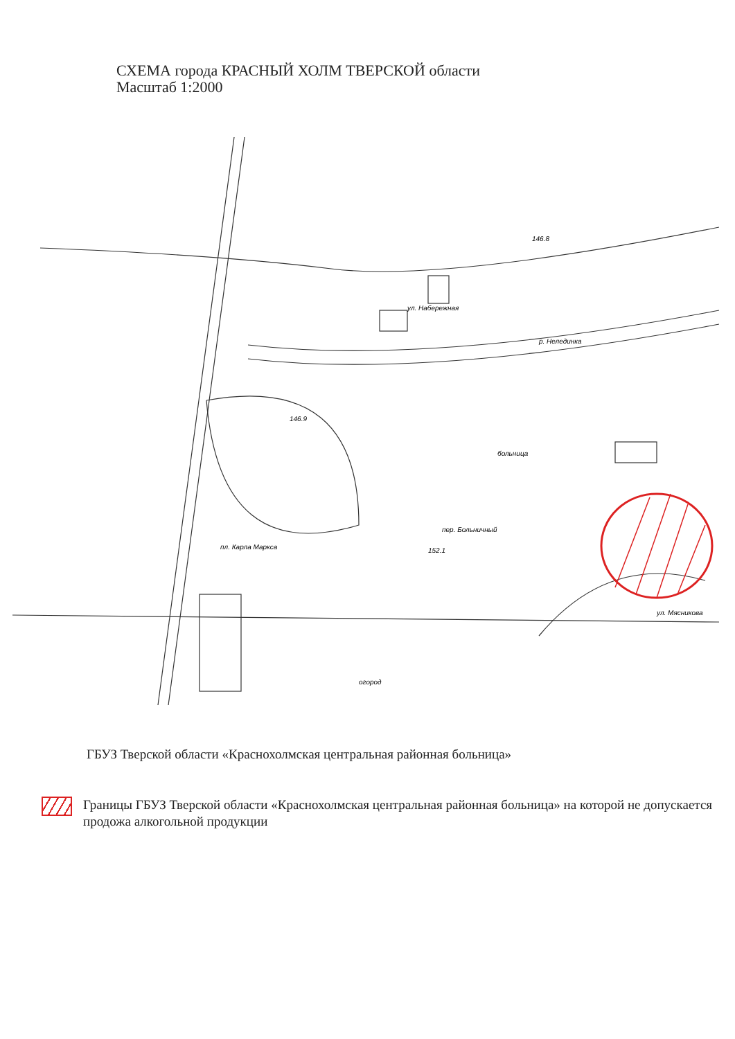СХЕМА города КРАСНЫЙ ХОЛМ ТВЕРСКОЙ области
Масштаб 1:2000
р. Нелединка
ул. Набережная
пл. Карла Маркса
больница
пер. Больничный
ул. Мясникова
огород
146.8
146.9
152.1
ГБУЗ Тверской области «Краснохолмская центральная районная больница»
Границы ГБУЗ Тверской области «Краснохолмская центральная районная больница» на которой не допускается продожа алкогольной продукции